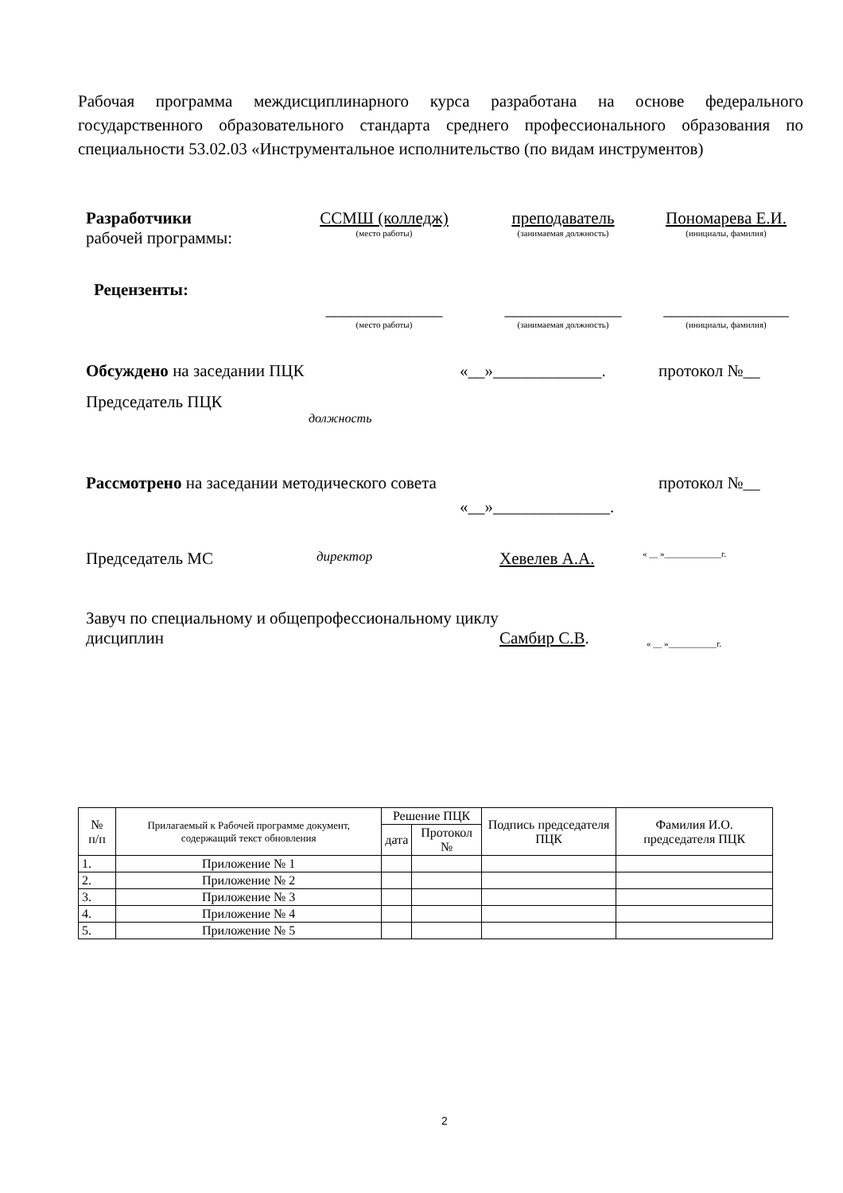Рабочая программа междисциплинарного курса разработана на основе федерального государственного образовательного стандарта среднего профессионального образования по специальности 53.02.03 «Инструментальное исполнительство (по видам инструментов)
Разработчики
рабочей программы:
ССМШ (колледж)
(место работы)
преподаватель
(занимаемая должность)
Пономарева Е.И.
(инициалы, фамилия)
Рецензенты:
______________
(место работы)
______________
(занимаемая должность)
_______________
(инициалы, фамилия)
Обсуждено на заседании ПЦК «__»_____________. протокол №__
Председатель ПЦК
должность
Рассмотрено на заседании методического совета
«__»______________.
протокол №__
Председатель МС
директор
Хевелев А.А.
« __ »_____________г.
Завуч по специальному и общепрофессиональному циклу дисциплин
Самбир С.В.
« __ »___________г.
| № п/п | Прилагаемый к Рабочей программе документ, содержащий текст обновления | Решение ПЦК | | Подпись председателя ПЦК | Фамилия И.О. председателя ПЦК |
| --- | --- | --- | --- | --- | --- |
| | | дата | Протокол № | | |
| 1. | Приложение № 1 | | | | |
| 2. | Приложение № 2 | | | | |
| 3. | Приложение № 3 | | | | |
| 4. | Приложение № 4 | | | | |
| 5. | Приложение № 5 | | | | |
2